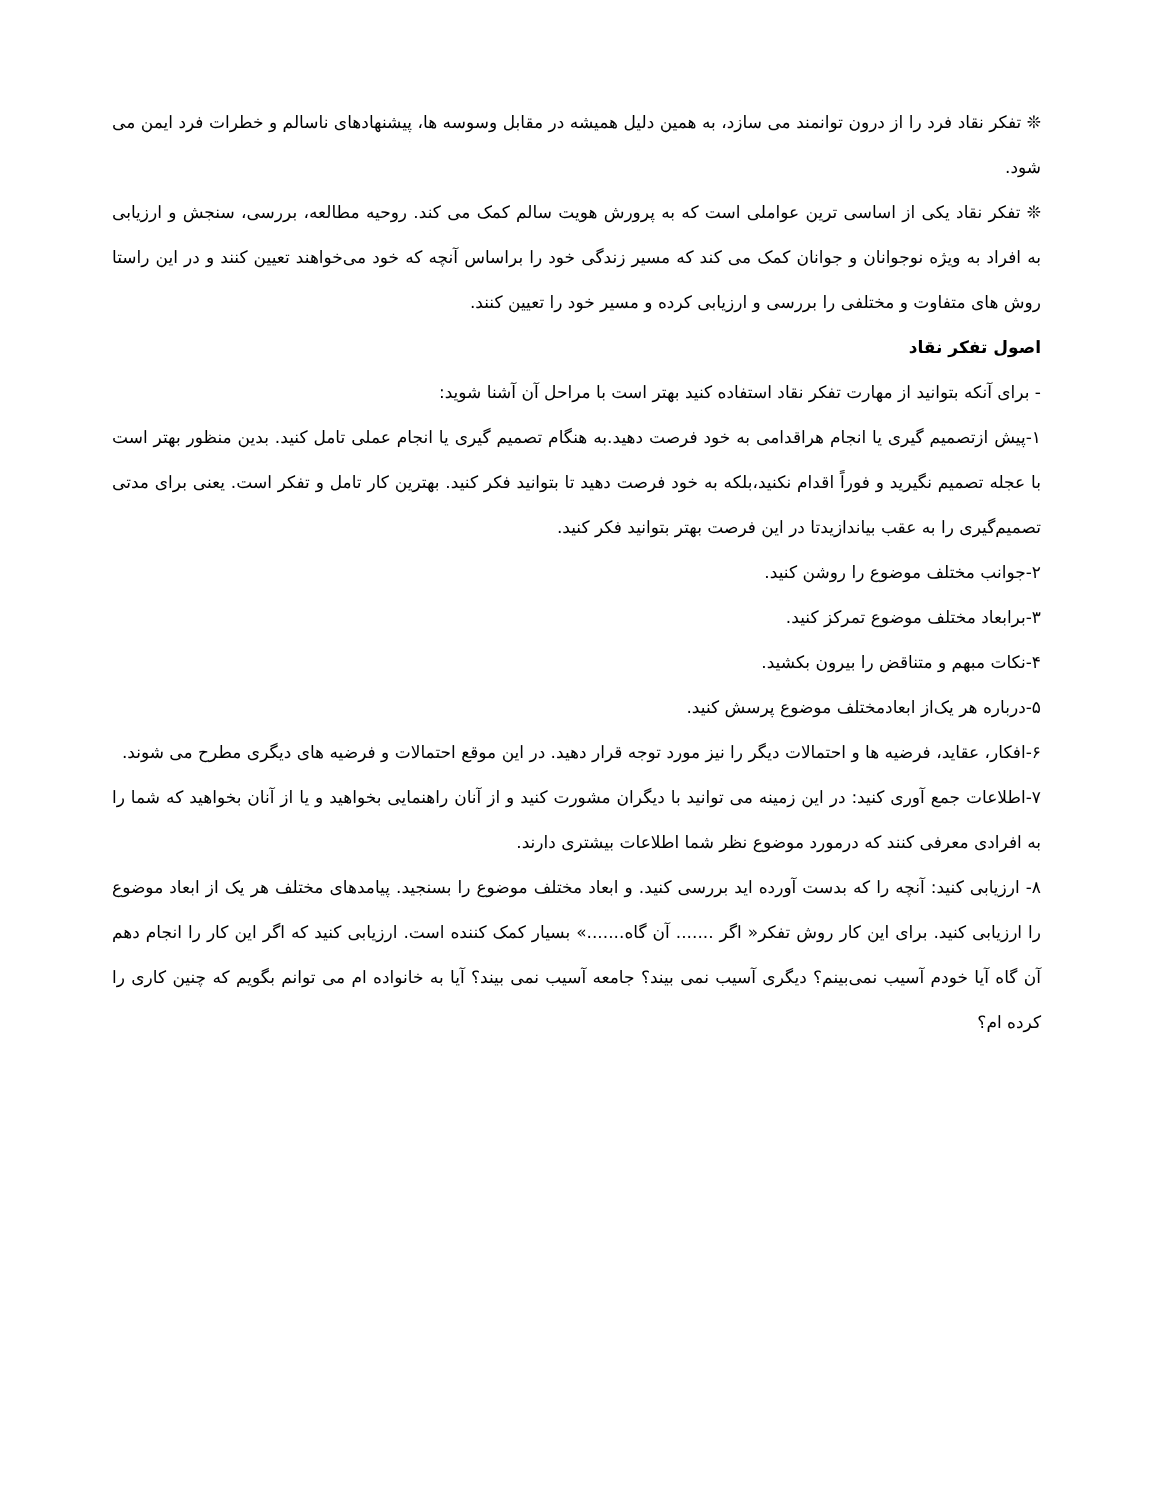❊ تفکر نقاد فرد را از درون توانمند می سازد، به همین دلیل همیشه در مقابل وسوسه ها، پیشنهادهای ناسالم و خطرات فرد ایمن می شود.
❊ تفکر نقاد یکی از اساسی ترین عواملی است که به پرورش هویت سالم کمک می کند. روحیه مطالعه، بررسی، سنجش و ارزیابی به افراد به ویژه نوجوانان و جوانان کمک می کند که مسیر زندگی خود را براساس آنچه که خود می‌خواهند تعیین کنند و در این راستا روش های متفاوت و مختلفی را بررسی و ارزیابی کرده و مسیر خود را تعیین کنند.
اصول تفکر نقاد
- برای آنکه بتوانید از مهارت تفکر نقاد استفاده کنید بهتر است با مراحل آن آشنا شوید:
۱-پیش ازتصمیم گیری یا انجام هراقدامی به خود فرصت دهید.به هنگام تصمیم گیری یا انجام عملی تامل کنید. بدین منظور بهتر است با عجله تصمیم نگیرید و فوراً اقدام نکنید،بلکه به خود فرصت دهید تا بتوانید فکر کنید. بهترین کار تامل و تفکر است. یعنی برای مدتی تصمیم‌گیری را به عقب بیاندازیدتا در این فرصت بهتر بتوانید فکر کنید.
۲-جوانب مختلف موضوع را روشن کنید.
۳-برابعاد مختلف موضوع تمرکز کنید.
۴-نکات مبهم و متناقض را بیرون بکشید.
۵-درباره هر یک‌از ابعادمختلف موضوع پرسش کنید.
۶-افکار، عقاید، فرضیه ها و احتمالات دیگر را نیز مورد توجه قرار دهید. در این موقع احتمالات و فرضیه های دیگری مطرح می شوند.
۷-اطلاعات جمع آوری کنید: در این زمینه می توانید با دیگران مشورت کنید و از آنان راهنمایی بخواهید و یا از آنان بخواهید که شما را به افرادی معرفی کنند که درمورد موضوع نظر شما اطلاعات بیشتری دارند.
۸- ارزیابی کنید: آنچه را که بدست آورده اید بررسی کنید. و ابعاد مختلف موضوع را بسنجید. پیامدهای مختلف هر یک از ابعاد موضوع را ارزیابی کنید. برای این کار روش تفکر« اگر ....... آن گاه.......» بسیار کمک کننده است. ارزیابی کنید که اگر این کار را انجام دهم آن گاه آیا خودم آسیب نمی‌بینم؟ دیگری آسیب نمی بیند؟ جامعه آسیب نمی بیند؟ آیا به خانواده ام می توانم بگویم که چنین کاری را کرده ام؟